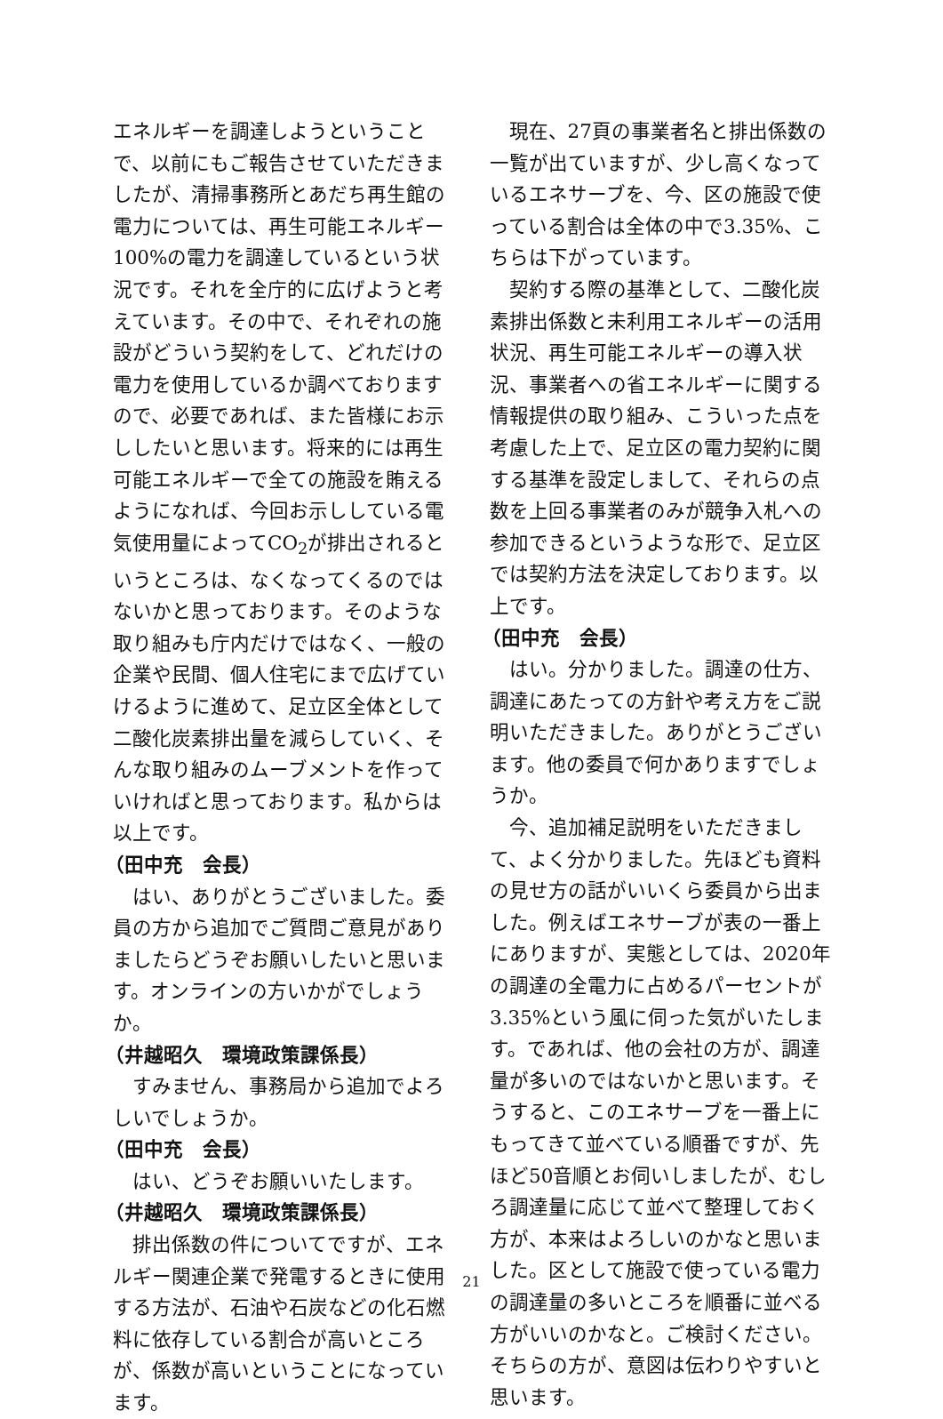エネルギーを調達しようということで、以前にもご報告させていただきましたが、清掃事務所とあだち再生館の電力については、再生可能エネルギー100%の電力を調達しているという状況です。それを全庁的に広げようと考えています。その中で、それぞれの施設がどういう契約をして、どれだけの電力を使用しているか調べておりますので、必要であれば、また皆様にお示ししたいと思います。将来的には再生可能エネルギーで全ての施設を賄えるようになれば、今回お示ししている電気使用量によってCO<sub>2</sub>が排出されるというところは、なくなってくるのではないかと思っております。そのような取り組みも庁内だけではなく、一般の企業や民間、個人住宅にまで広げていけるように進めて、足立区全体として二酸化炭素排出量を減らしていく、そんな取り組みのムーブメントを作っていければと思っております。私からは以上です。
（田中充　会長）
はい、ありがとうございました。委員の方から追加でご質問ご意見がありましたらどうぞお願いしたいと思います。オンラインの方いかがでしょうか。
（井越昭久　環境政策課係長）
すみません、事務局から追加でよろしいでしょうか。
（田中充　会長）
はい、どうぞお願いいたします。
（井越昭久　環境政策課係長）
排出係数の件についてですが、エネルギー関連企業で発電するときに使用する方法が、石油や石炭などの化石燃料に依存している割合が高いところが、係数が高いということになっています。
現在、27頁の事業者名と排出係数の一覧が出ていますが、少し高くなっているエネサーブを、今、区の施設で使っている割合は全体の中で3.35%、こちらは下がっています。
契約する際の基準として、二酸化炭素排出係数と未利用エネルギーの活用状況、再生可能エネルギーの導入状況、事業者への省エネルギーに関する情報提供の取り組み、こういった点を考慮した上で、足立区の電力契約に関する基準を設定しまして、それらの点数を上回る事業者のみが競争入札への参加できるというような形で、足立区では契約方法を決定しております。以上です。
（田中充　会長）
はい。分かりました。調達の仕方、調達にあたっての方針や考え方をご説明いただきました。ありがとうございます。他の委員で何かありますでしょうか。
今、追加補足説明をいただきまして、よく分かりました。先ほども資料の見せ方の話がいいくら委員から出ました。例えばエネサーブが表の一番上にありますが、実態としては、2020年の調達の全電力に占めるパーセントが3.35%という風に伺った気がいたします。であれば、他の会社の方が、調達量が多いのではないかと思います。そうすると、このエネサーブを一番上にもってきて並べている順番ですが、先ほど50音順とお伺いしましたが、むしろ調達量に応じて並べて整理しておく方が、本来はよろしいのかなと思いました。区として施設で使っている電力の調達量の多いところを順番に並べる方がいいのかなと。ご検討ください。そちらの方が、意図は伝わりやすいと思います。
21